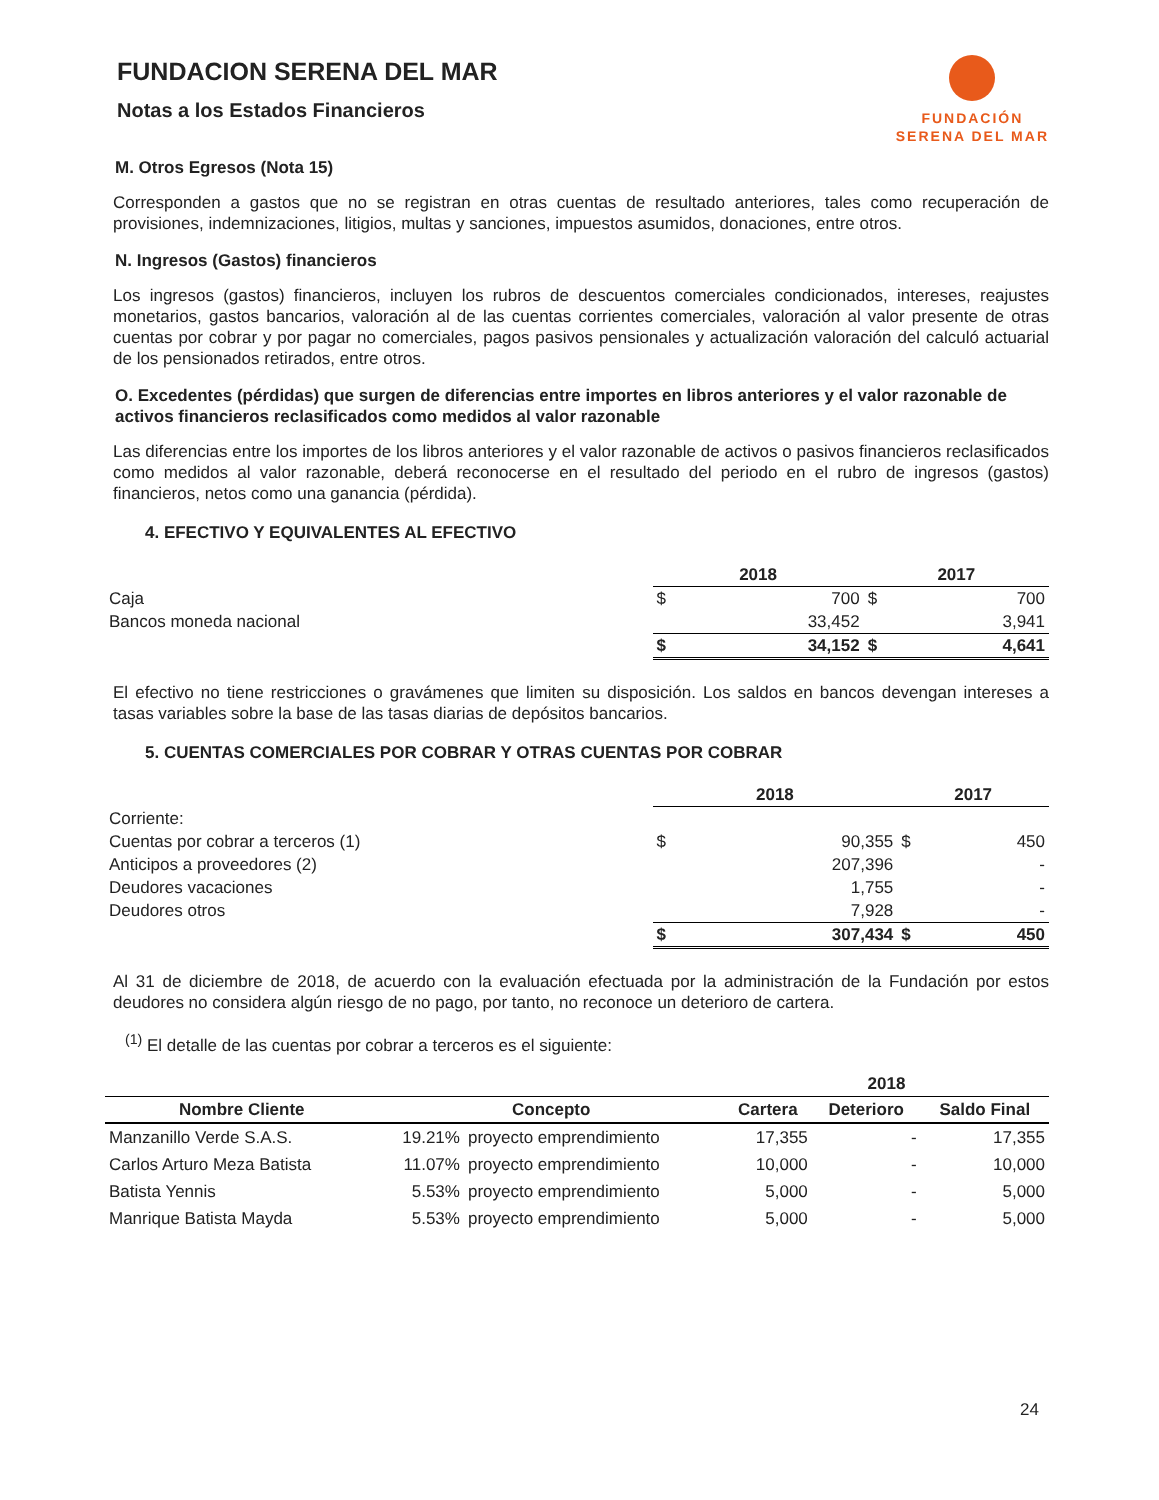FUNDACION SERENA DEL MAR
Notas a los Estados Financieros
FUNDACIÓN
SERENA DEL MAR
M. Otros Egresos (Nota 15)
Corresponden a gastos que no se registran en otras cuentas de resultado anteriores, tales como recuperación de provisiones, indemnizaciones, litigios, multas y sanciones, impuestos asumidos, donaciones, entre otros.
N. Ingresos (Gastos) financieros
Los ingresos (gastos) financieros, incluyen los rubros de descuentos comerciales condicionados, intereses, reajustes monetarios, gastos bancarios, valoración al de las cuentas corrientes comerciales, valoración al valor presente de otras cuentas por cobrar y por pagar no comerciales, pagos pasivos pensionales y actualización valoración del calculó actuarial de los pensionados retirados, entre otros.
O. Excedentes (pérdidas) que surgen de diferencias entre importes en libros anteriores y el valor razonable de activos financieros reclasificados como medidos al valor razonable
Las diferencias entre los importes de los libros anteriores y el valor razonable de activos o pasivos financieros reclasificados como medidos al valor razonable, deberá reconocerse en el resultado del periodo en el rubro de ingresos (gastos) financieros, netos como una ganancia (pérdida).
4. EFECTIVO Y EQUIVALENTES AL EFECTIVO
| | 2018 | | 2017 | |
| Caja | $ | 700 | $ | 700 |
| Bancos moneda nacional | | 33,452 | | 3,941 |
| | $ | 34,152 | $ | 4,641 |
El efectivo no tiene restricciones o gravámenes que limiten su disposición. Los saldos en bancos devengan intereses a tasas variables sobre la base de las tasas diarias de depósitos bancarios.
5. CUENTAS COMERCIALES POR COBRAR Y OTRAS CUENTAS POR COBRAR
| | 2018 | | 2017 | |
| Corriente: | | | | |
| Cuentas por cobrar a terceros (1) | $ | 90,355 | $ | 450 |
| Anticipos a proveedores (2) | | 207,396 | | - |
| Deudores vacaciones | | 1,755 | | - |
| Deudores otros | | 7,928 | | - |
| | $ | 307,434 | $ | 450 |
Al 31 de diciembre de 2018, de acuerdo con la evaluación efectuada por la administración de la Fundación por estos deudores no considera algún riesgo de no pago, por tanto, no reconoce un deterioro de cartera.
<sup>(1)</sup> El detalle de las cuentas por cobrar a terceros es el siguiente:
| | | | 2018 | | |
| --- | --- | --- | --- | --- | --- |
| Nombre Cliente | Concepto | | Cartera | Deterioro | Saldo Final |
| Manzanillo Verde S.A.S. | 19.21% | proyecto emprendimiento | 17,355 | - | 17,355 |
| Carlos Arturo Meza Batista | 11.07% | proyecto emprendimiento | 10,000 | - | 10,000 |
| Batista Yennis | 5.53% | proyecto emprendimiento | 5,000 | - | 5,000 |
| Manrique Batista Mayda | 5.53% | proyecto emprendimiento | 5,000 | - | 5,000 |
24